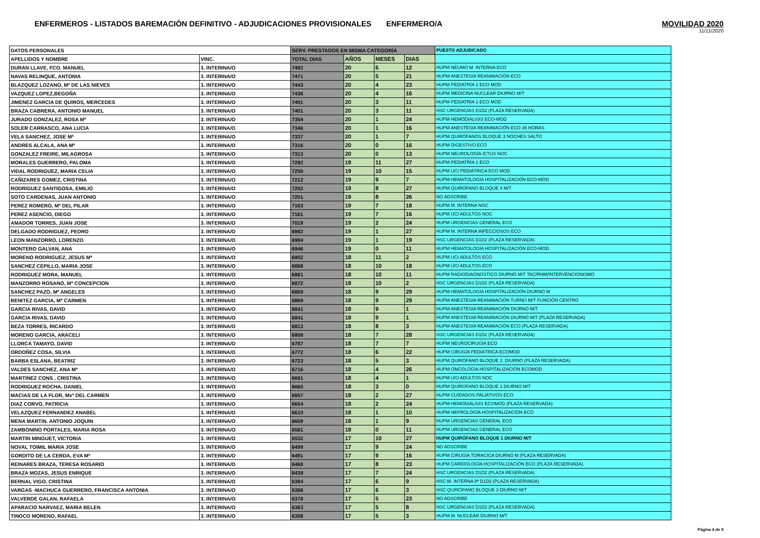ENFERMEROS - LISTADOS BAREMACIÓN DEFINITIVO - ADJUDICACIONES PROVISIONALES ENFERMERO/A
MOVILIDAD 2020
11/11/2020
| DATOS PERSONALES | | SERV. PRESTADOS EN MISMA CATEGORÍA | | | | PUESTO ADJUDICADO |
| --- | --- | --- | --- | --- | --- | --- |
| APELLIDOS Y NOMBRE | VINC. | TOTAL DIAS | AÑOS | MESES | DIAS | |
| DURAN LLAVE, FCO. MANUEL | 3. INTERINA/O | 7492 | 20 | 6 | 12 | HUPM NEUMO M. INTERNA ECO |
| NAVAS RELINQUE, ANTONIA | 3. INTERINA/O | 7471 | 20 | 5 | 21 | HUPM ANESTESIA REANIMACIÓN ECO |
| BLAZQUEZ LOZANO, Mª DE LAS NIEVES | 3. INTERINA/O | 7443 | 20 | 4 | 23 | HUPM PEDIATRÍA 1 ECO MOD |
| VAZQUEZ LOPEZ,BEGOÑA | 3. INTERINA/O | 7436 | 20 | 4 | 16 | HUPM MEDICINA NUCLEAR DIURNO M/T |
| JIMENEZ GARCIA DE QUIROS, MERCEDES | 3. INTERINA/O | 7401 | 20 | 3 | 11 | HUPM PEDIATRÍA 1 ECO MOD |
| BRAZA CABRERA, ANTONIO MANUEL | 3. INTERINA/O | 7401 | 20 | 3 | 11 | HSC URGENCIAS D1D2 (PLAZA RESERVADA) |
| JURADO GONZALEZ, ROSA Mª | 3. INTERINA/O | 7354 | 20 | 1 | 24 | HUPM HEMODIALISIS ECO-MOD |
| SOLER CARRASCO, ANA LUCIA | 3. INTERINA/O | 7346 | 20 | 1 | 16 | HUPM ANESTESIA REANIMACIÓN ECO 35 HORAS |
| VELA SANCHEZ, JOSE Mª | 3. INTERINA/O | 7337 | 20 | 1 | 7 | HUPM QUIRÓFANOS BLOQUE 3 NOCHES SALTO |
| ANDRES ALCALA, ANA Mª | 3. INTERINA/O | 7316 | 20 | 0 | 16 | HUPM DIGESTIVO ECO |
| GONZALEZ FREIRE, MILAGROSA | 3. INTERINA/O | 7313 | 20 | 0 | 13 | HUPM NEUROLOGÍA ICTUS NOC |
| MORALES GUERRERO, PALOMA | 3. INTERINA/O | 7292 | 19 | 11 | 27 | HUPM PEDIATRÍA 1 ECO |
| VIDAL RODRIGUEZ, MARIA CELIA | 3. INTERINA/O | 7250 | 19 | 10 | 15 | HUPM UCI PEDIÁTRICA ECO MOD |
| CAÑIZARES GOMEZ, CRISTINA | 3. INTERINA/O | 7212 | 19 | 9 | 7 | HUPM HEMATOLOGÍA HOSPITALIZACIÓN ECO-MOD |
| RODRIGUEZ SANTIGOSA, EMILIO | 3. INTERINA/O | 7202 | 19 | 8 | 27 | HUPM QUIRÓFANO BLOQUE 4 M/T |
| SOTO CARDENAS, JUAN ANTONIO | 3. INTERINA/O | 7201 | 19 | 8 | 26 | NO ADSCRIBE |
| PEREZ ROMERO, Mª DEL PILAR | 3. INTERINA/O | 7163 | 19 | 7 | 18 | HUPM M. INTERNA NOC |
| PEREZ ASENCIO, DIEGO | 3. INTERINA/O | 7161 | 19 | 7 | 16 | HUPM UCI ADULTOS NOC |
| AMADOR TORRES, JUAN JOSE | 3. INTERINA/O | 7019 | 19 | 2 | 24 | HUPM URGENCIAS GENERAL ECO |
| DELGADO RODRIGUEZ, PEDRO | 3. INTERINA/O | 6992 | 19 | 1 | 27 | HUPM M. INTERNA INFECCIOSOS ECO |
| LEON MANZORRO, LORENZO | 3. INTERINA/O | 6984 | 19 | 1 | 19 | HSC URGENCIAS D1D2 (PLAZA RESERVADA) |
| MONTERO GALVAN, ANA | 3. INTERINA/O | 6946 | 19 | 0 | 11 | HUPM HEMATOLOGÍA HOSPITALIZACIÓN ECO-MOD |
| MORENO RODRIGUEZ, JESUS Mª | 3. INTERINA/O | 6902 | 18 | 11 | 2 | HUPM UCI ADULTOS ECO |
| SANCHEZ CEPILLO, MARIA JOSE | 3. INTERINA/O | 6888 | 18 | 10 | 18 | HUPM UCI ADULTOS ECO |
| RODRIGUEZ MORA, MANUEL | 3. INTERINA/O | 6881 | 18 | 10 | 11 | HUPM RADIODIAGNOSTICO DIURNO M/T TAC/RNM/INTERVENCIONISMO |
| MANZORRO ROSANO, Mª CONCEPCION | 3. INTERINA/O | 6872 | 18 | 10 | 2 | HSC URGENCIAS D1D2 (PLAZA RESERVADA) |
| SANCHEZ PAZO, Mª ANGELES | 3. INTERINA/O | 6869 | 18 | 9 | 29 | HUPM HEMATOLOGÍA HOSPITALIZACIÓN DIURNO M |
| BENITEZ GARCIA, Mª CARMEN | 3. INTERINA/O | 6869 | 18 | 9 | 29 | HUPM ANESTESIA REANIMACIÓN TURNO M/T FUNCIÓN CENTRO |
| GARCIA RIVAS, DAVID | 3. INTERINA/O | 6841 | 18 | 9 | 1 | HUPM ANESTESIA REANIMACIÓN DIURNO M/T |
| GARCIA RIVAS, DAVID | 3. INTERINA/O | 6841 | 18 | 9 | 1 | HUPM ANESTESIA REANIMACIÓN DIURNO M/T (PLAZA RESERVADA) |
| BEZA TORRES, RICARDO | 3. INTERINA/O | 6813 | 18 | 8 | 3 | HUPM ANESTESIA REANIMACIÓN ECO (PLAZA RESERVADA) |
| MORENO GARCIA, ARACELI | 3. INTERINA/O | 6808 | 18 | 7 | 28 | HSC URGENCIAS D1D2 (PLAZA RESERVADA) |
| LLORCA TAMAYO, DAVID | 3. INTERINA/O | 6787 | 18 | 7 | 7 | HUPM NEUROCIRUGÍA ECO |
| ORDOÑEZ COSA, SILVIA | 3. INTERINA/O | 6772 | 18 | 6 | 22 | HUPM CIRUGÍA PEDIÁTRICA ECOMOD |
| BARBA ESLANA, BEATRIZ | 3. INTERINA/O | 6723 | 18 | 5 | 3 | HUPM QUIRÓFANO BLOQUE 2. DIURNO (PLAZA RESERVADA) |
| VALDES SANCHEZ, ANA Mª | 3. INTERINA/O | 6716 | 18 | 4 | 26 | HUPM ONCOLOGÍA HOSPITALIZACIÓN ECOMOD |
| MARTINEZ CONS , CRISTINA | 3. INTERINA/O | 6691 | 18 | 4 | 1 | HUPM UCI ADULTOS NOC |
| RODRIGUEZ ROCHA, DANIEL | 3. INTERINA/O | 6660 | 18 | 3 | 0 | HUPM QUIROFANO BLOQUE 1 DIURNO M/T |
| MACIAS DE LA FLOR, Mxª DEL CARMEN | 3. INTERINA/O | 6657 | 18 | 2 | 27 | HUPM CUIDADOS PALIATIVOS ECO |
| DIAZ CORVO, PATRICIA | 3. INTERINA/O | 6654 | 18 | 2 | 24 | HUPM HEMODIÁLISIS ECOMOD (PLAZA RESERVADA) |
| VELAZQUEZ FERNANDEZ ANABEL | 3. INTERINA/O | 6610 | 18 | 1 | 10 | HUPM NEFROLOGÍA HOSPITALIZACIÓN ECO |
| MENA MARTIN. ANTONIO JOQUIN | 3. INTERINA/O | 6609 | 18 | 1 | 9 | HUPM URGENCIAS GENERAL ECO |
| ZAMBONINO PORTALES, MARIA ROSA | 3. INTERINA/O | 6581 | 18 | 0 | 11 | HUPM URGENCIAS GENERAL ECO |
| MARTIN MINGUET, VICTORIA | 3. INTERINA/O | 6532 | 17 | 10 | 27 | HUPM QUIRÓFANO BLOQUE 1 DIURNO M/T |
| NOVAL TOIMIL MARIA JOSE | 3. INTERINA/O | 6499 | 17 | 9 | 24 | NO ADSCRIBE |
| GORDITO DE LA CERDA, EVA Mª | 3. INTERINA/O | 6491 | 17 | 9 | 16 | HUPM CIRUGÍA TORACICA DIURNO M (PLAZA RESERVADA) |
| REINARES BRAZA, TERESA ROSARIO | 3. INTERINA/O | 6468 | 17 | 8 | 23 | HUPM CARDIOLOGÍA HOSPITALIZACIÓN ECO (PLAZA RESERVADA). |
| BRAZA MOZAS, JESUS ENRIQUE | 3. INTERINA/O | 6439 | 17 | 7 | 24 | HSC URGENCIAS D1D2 (PLAZA RESERVADA) |
| BERNAL VIGO, CRISTINA | 3. INTERINA/O | 6394 | 17 | 6 | 9 | HSC M. INTERNA 8ª D1D2 (PLAZA RESERVADA) |
| VARGAS -MACHUCA GUERRERO, FRANCISCA ANTONIA | 3. INTERINA/O | 6388 | 17 | 6 | 3 | HSC QUIRÓFANO BLOQUE 3 DIURNO M/T |
| VALVERDE GALAN, RAFAELA | 3. INTERINA/O | 6378 | 17 | 5 | 23 | NO ADSCRIBE |
| APARACIO NARVAEZ, MARIA BELEN | 3. INTERINA/O | 6363 | 17 | 5 | 8 | HSC URGENCIAS D1D2 (PLAZA RESERVADA) |
| TINOCO MORENO, RAFAEL | 3. INTERINA/O | 6358 | 17 | 5 | 3 | HUPM M. NUCLEAR DIURNO M/T |
Página 4 de 9